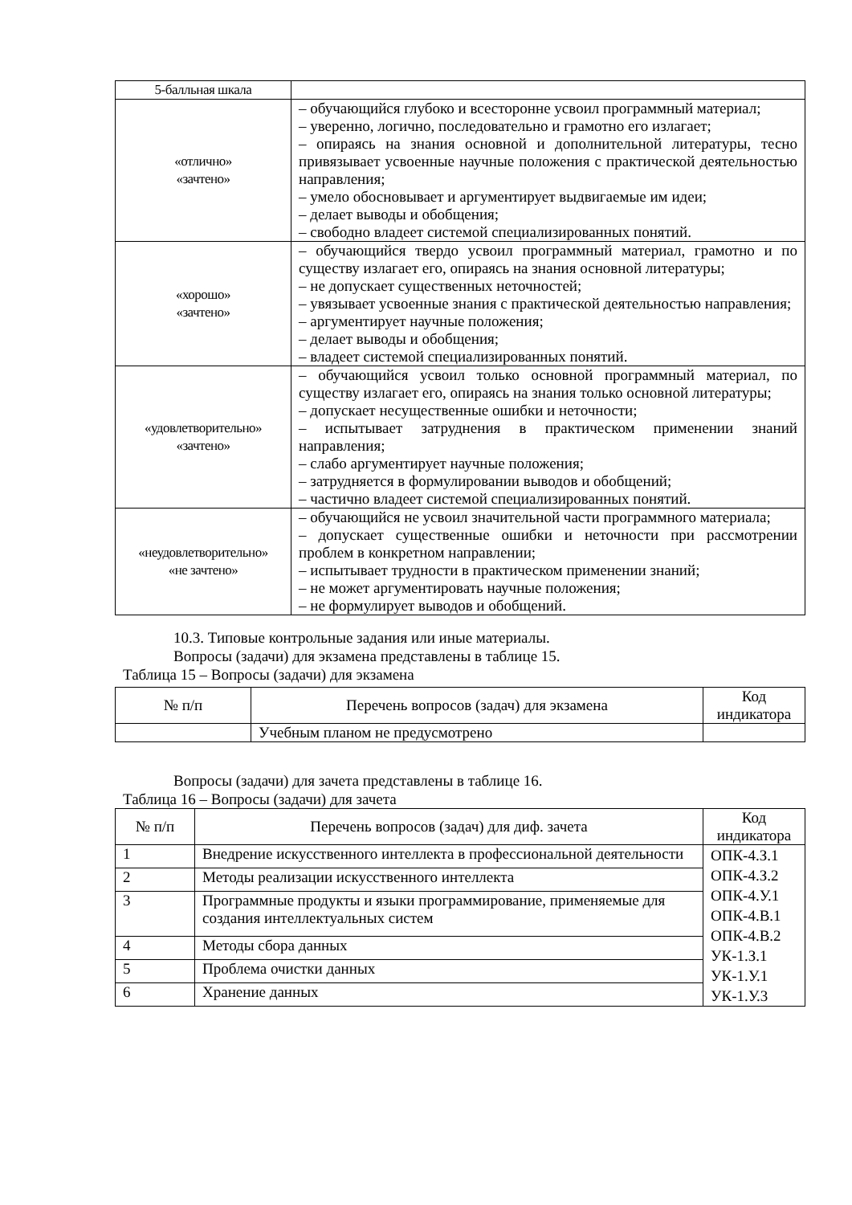| 5-балльная шкала | |
| «отлично» «зачтено» | – обучающийся глубоко и всесторонне усвоил программный материал; – уверенно, логично, последовательно и грамотно его излагает; – опираясь на знания основной и дополнительной литературы, тесно привязывает усвоенные научные положения с практической деятельностью направления; – умело обосновывает и аргументирует выдвигаемые им идеи; – делает выводы и обобщения; – свободно владеет системой специализированных понятий. |
| «хорошо» «зачтено» | – обучающийся твердо усвоил программный материал, грамотно и по существу излагает его, опираясь на знания основной литературы; – не допускает существенных неточностей; – увязывает усвоенные знания с практической деятельностью направления; – аргументирует научные положения; – делает выводы и обобщения; – владеет системой специализированных понятий. |
| «удовлетворительно» «зачтено» | – обучающийся усвоил только основной программный материал, по существу излагает его, опираясь на знания только основной литературы; – допускает несущественные ошибки и неточности; – испытывает затруднения в практическом применении знаний направления; – слабо аргументирует научные положения; – затрудняется в формулировании выводов и обобщений; – частично владеет системой специализированных понятий. |
| «неудовлетворительно» «не зачтено» | – обучающийся не усвоил значительной части программного материала; – допускает существенные ошибки и неточности при рассмотрении проблем в конкретном направлении; – испытывает трудности в практическом применении знаний; – не может аргументировать научные положения; – не формулирует выводов и обобщений. |
10.3. Типовые контрольные задания или иные материалы.
Вопросы (задачи) для экзамена представлены в таблице 15.
Таблица 15 – Вопросы (задачи) для экзамена
| № п/п | Перечень вопросов (задач) для экзамена | Код индикатора |
| --- | --- | --- |
| | Учебным планом не предусмотрено | |
Вопросы (задачи) для зачета представлены в таблице 16.
Таблица 16 – Вопросы (задачи) для зачета
| № п/п | Перечень вопросов (задач) для диф. зачета | Код индикатора |
| --- | --- | --- |
| 1 | Внедрение искусственного интеллекта в профессиональной деятельности | ОПК-4.З.1 ОПК-4.З.2 ОПК-4.У.1 ОПК-4.В.1 ОПК-4.В.2 УК-1.З.1 УК-1.У.1 УК-1.У.3 |
| 2 | Методы реализации искусственного интеллекта | |
| 3 | Программные продукты и языки программирование, применяемые для создания интеллектуальных систем | |
| 4 | Методы сбора данных | |
| 5 | Проблема очистки данных | |
| 6 | Хранение данных | |